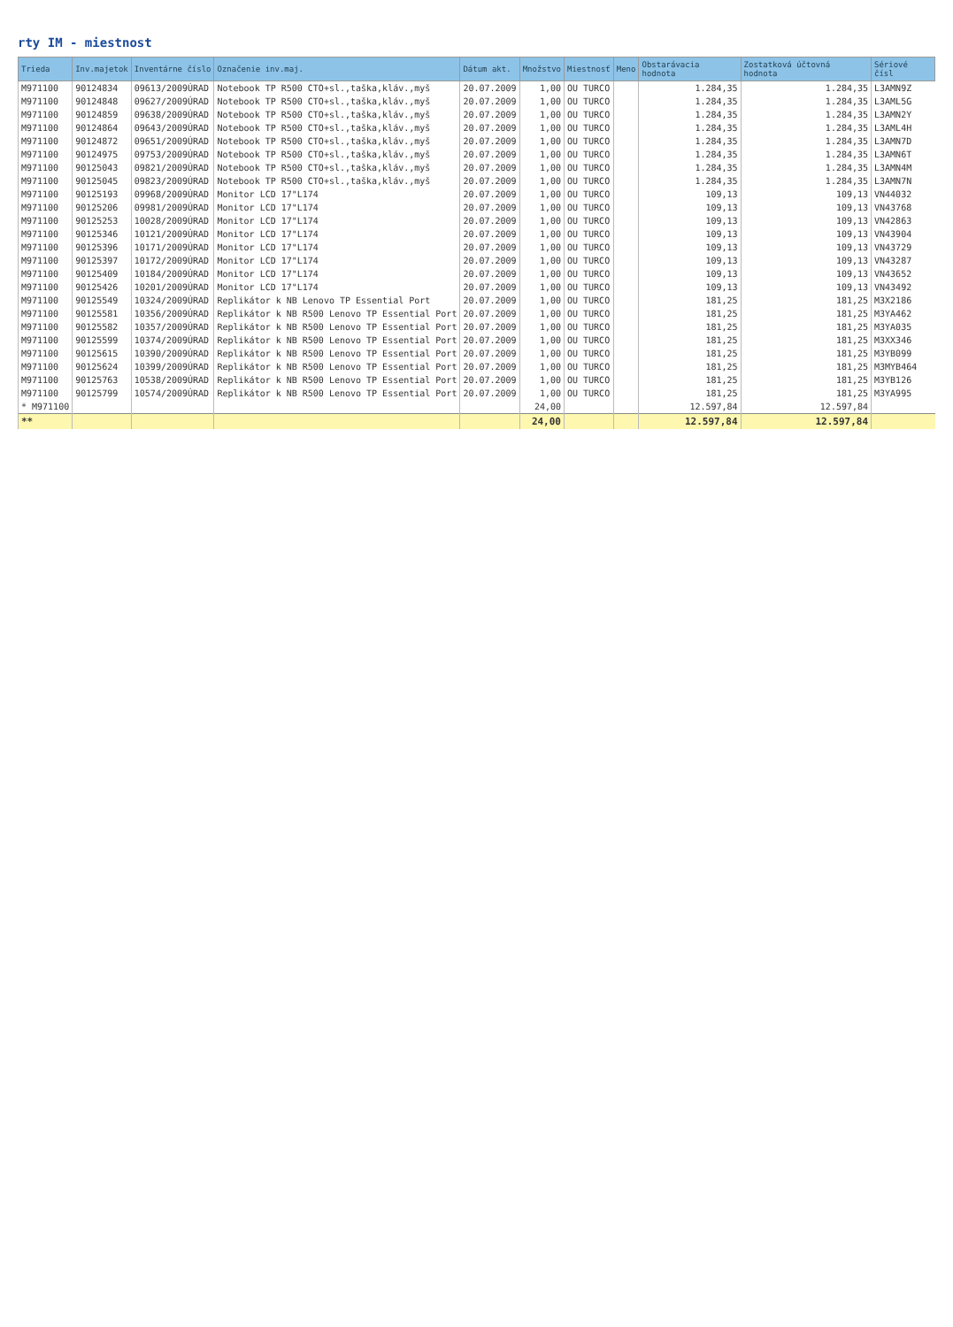rty IM - miestnost
| Trieda | Inv.majetok | Inventárne číslo | Označenie inv.maj. | Dátum akt. | Množstvo | Miestnosť | Meno | Obstarávacia hodnota | Zostatková účtovná hodnota | Sériové čísl |
| --- | --- | --- | --- | --- | --- | --- | --- | --- | --- | --- |
| M971100 | 90124834 | 09613/2009ÚRAD | Notebook TP R500 CTO+sl.,taška,kláv.,myš | 20.07.2009 | 1,00 | OU TURCO | | 1.284,35 | 1.284,35 | L3AMN9Z |
| M971100 | 90124848 | 09627/2009ÚRAD | Notebook TP R500 CTO+sl.,taška,kláv.,myš | 20.07.2009 | 1,00 | OU TURCO | | 1.284,35 | 1.284,35 | L3AML5G |
| M971100 | 90124859 | 09638/2009ÚRAD | Notebook TP R500 CTO+sl.,taška,kláv.,myš | 20.07.2009 | 1,00 | OU TURCO | | 1.284,35 | 1.284,35 | L3AMN2Y |
| M971100 | 90124864 | 09643/2009ÚRAD | Notebook TP R500 CTO+sl.,taška,kláv.,myš | 20.07.2009 | 1,00 | OU TURCO | | 1.284,35 | 1.284,35 | L3AML4H |
| M971100 | 90124872 | 09651/2009ÚRAD | Notebook TP R500 CTO+sl.,taška,kláv.,myš | 20.07.2009 | 1,00 | OU TURCO | | 1.284,35 | 1.284,35 | L3AMN7D |
| M971100 | 90124975 | 09753/2009ÚRAD | Notebook TP R500 CTO+sl.,taška,kláv.,myš | 20.07.2009 | 1,00 | OU TURCO | | 1.284,35 | 1.284,35 | L3AMN6T |
| M971100 | 90125043 | 09821/2009ÚRAD | Notebook TP R500 CTO+sl.,taška,kláv.,myš | 20.07.2009 | 1,00 | OU TURCO | | 1.284,35 | 1.284,35 | L3AMN4M |
| M971100 | 90125045 | 09823/2009ÚRAD | Notebook TP R500 CTO+sl.,taška,kláv.,myš | 20.07.2009 | 1,00 | OU TURCO | | 1.284,35 | 1.284,35 | L3AMN7N |
| M971100 | 90125193 | 09968/2009ÚRAD | Monitor LCD 17"L174 | 20.07.2009 | 1,00 | OU TURCO | | 109,13 | 109,13 | VN44032 |
| M971100 | 90125206 | 09981/2009ÚRAD | Monitor LCD 17"L174 | 20.07.2009 | 1,00 | OU TURCO | | 109,13 | 109,13 | VN43768 |
| M971100 | 90125253 | 10028/2009ÚRAD | Monitor LCD 17"L174 | 20.07.2009 | 1,00 | OU TURCO | | 109,13 | 109,13 | VN42863 |
| M971100 | 90125346 | 10121/2009ÚRAD | Monitor LCD 17"L174 | 20.07.2009 | 1,00 | OU TURCO | | 109,13 | 109,13 | VN43904 |
| M971100 | 90125396 | 10171/2009ÚRAD | Monitor LCD 17"L174 | 20.07.2009 | 1,00 | OU TURCO | | 109,13 | 109,13 | VN43729 |
| M971100 | 90125397 | 10172/2009ÚRAD | Monitor LCD 17"L174 | 20.07.2009 | 1,00 | OU TURCO | | 109,13 | 109,13 | VN43287 |
| M971100 | 90125409 | 10184/2009ÚRAD | Monitor LCD 17"L174 | 20.07.2009 | 1,00 | OU TURCO | | 109,13 | 109,13 | VN43652 |
| M971100 | 90125426 | 10201/2009ÚRAD | Monitor LCD 17"L174 | 20.07.2009 | 1,00 | OU TURCO | | 109,13 | 109,13 | VN43492 |
| M971100 | 90125549 | 10324/2009ÚRAD | Replikátor k NB Lenovo TP Essential Port | 20.07.2009 | 1,00 | OU TURCO | | 181,25 | 181,25 | M3X2186 |
| M971100 | 90125581 | 10356/2009ÚRAD | Replikátor k NB R500 Lenovo TP Essential Port | 20.07.2009 | 1,00 | OU TURCO | | 181,25 | 181,25 | M3YA462 |
| M971100 | 90125582 | 10357/2009ÚRAD | Replikátor k NB R500 Lenovo TP Essential Port | 20.07.2009 | 1,00 | OU TURCO | | 181,25 | 181,25 | M3YA035 |
| M971100 | 90125599 | 10374/2009ÚRAD | Replikátor k NB R500 Lenovo TP Essential Port | 20.07.2009 | 1,00 | OU TURCO | | 181,25 | 181,25 | M3XX346 |
| M971100 | 90125615 | 10390/2009ÚRAD | Replikátor k NB R500 Lenovo TP Essential Port | 20.07.2009 | 1,00 | OU TURCO | | 181,25 | 181,25 | M3YB099 |
| M971100 | 90125624 | 10399/2009ÚRAD | Replikátor k NB R500 Lenovo TP Essential Port | 20.07.2009 | 1,00 | OU TURCO | | 181,25 | 181,25 | M3MYB464 |
| M971100 | 90125763 | 10538/2009ÚRAD | Replikátor k NB R500 Lenovo TP Essential Port | 20.07.2009 | 1,00 | OU TURCO | | 181,25 | 181,25 | M3YB126 |
| M971100 | 90125799 | 10574/2009ÚRAD | Replikátor k NB R500 Lenovo TP Essential Port | 20.07.2009 | 1,00 | OU TURCO | | 181,25 | 181,25 | M3YA995 |
| * M971100 | | | | | 24,00 | | | 12.597,84 | 12.597,84 | |
| ** | | | | | 24,00 | | | 12.597,84 | 12.597,84 | |